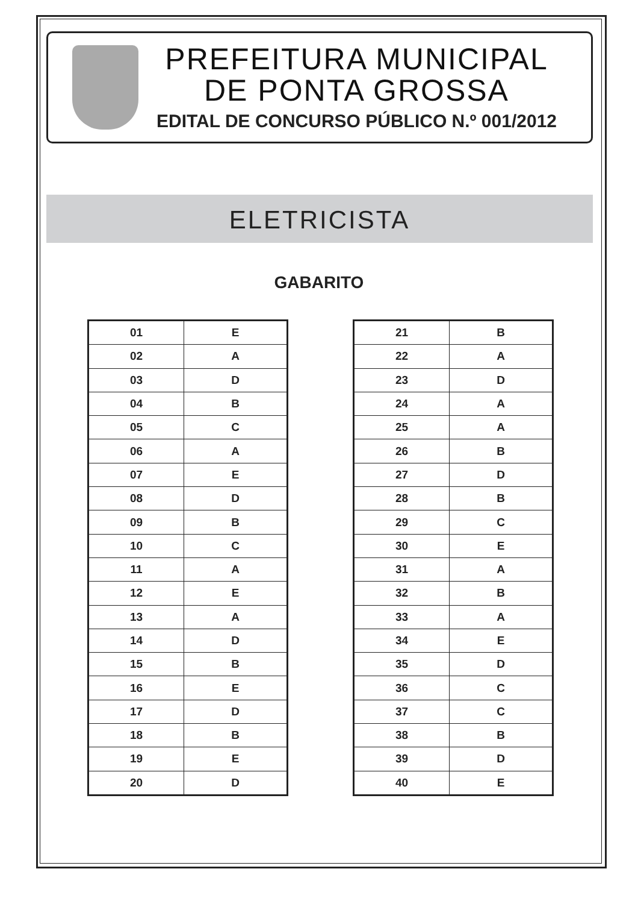PREFEITURA MUNICIPAL
DE PONTA GROSSA
EDITAL DE CONCURSO PÚBLICO N.º 001/2012
ELETRICISTA
GABARITO
| 01 | E |
| 02 | A |
| 03 | D |
| 04 | B |
| 05 | C |
| 06 | A |
| 07 | E |
| 08 | D |
| 09 | B |
| 10 | C |
| 11 | A |
| 12 | E |
| 13 | A |
| 14 | D |
| 15 | B |
| 16 | E |
| 17 | D |
| 18 | B |
| 19 | E |
| 20 | D |
| 21 | B |
| 22 | A |
| 23 | D |
| 24 | A |
| 25 | A |
| 26 | B |
| 27 | D |
| 28 | B |
| 29 | C |
| 30 | E |
| 31 | A |
| 32 | B |
| 33 | A |
| 34 | E |
| 35 | D |
| 36 | C |
| 37 | C |
| 38 | B |
| 39 | D |
| 40 | E |